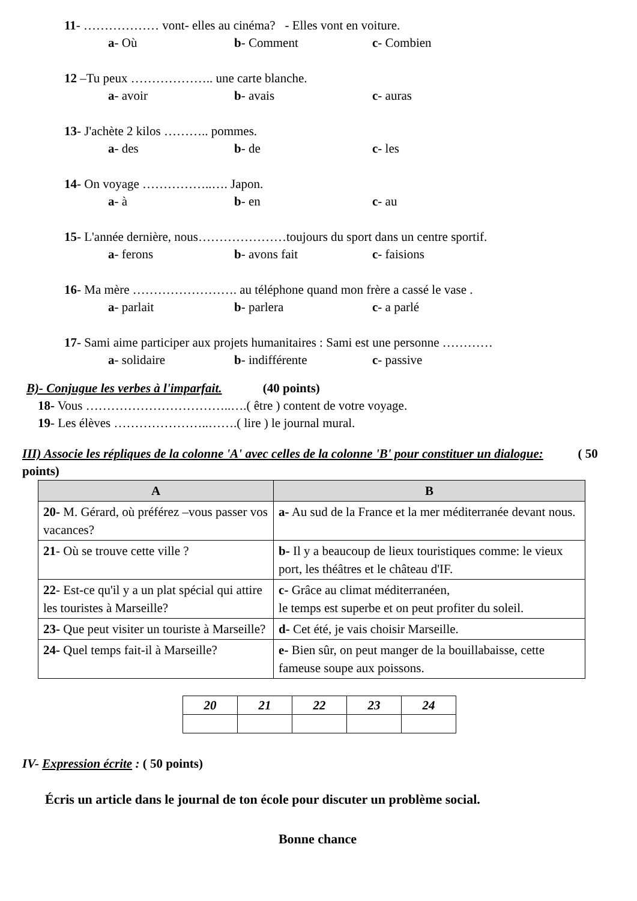11- ……………… vont- elles au cinéma? - Elles vont en voiture.
a- Où b- Comment c- Combien
12 –Tu peux ……………….. une carte blanche.
a- avoir b- avais c- auras
13- J'achète 2 kilos ……….. pommes.
a- des b- de c- les
14- On voyage ……………..…. Japon.
a- à b- en c- au
15- L'année dernière, nous…………………toujours du sport dans un centre sportif.
a- ferons b- avons fait c- faisions
16- Ma mère ……………………. au téléphone quand mon frère a cassé le vase .
a- parlait b- parlera c- a parlé
17- Sami aime participer aux projets humanitaires : Sami est une personne …………
a- solidaire b- indifférente c- passive
B)- Conjugue les verbes à l'imparfait. (40 points)
18- Vous ……………………………..….( être ) content de votre voyage.
19- Les élèves …………………..…….( lire ) le journal mural.
III) Associe les répliques de la colonne 'A' avec celles de la colonne 'B' pour constituer un dialogue: ( 50 points)
| A | B |
| --- | --- |
| 20- M. Gérard, où préférez –vous passer vos vacances? | a- Au sud de la France et la mer méditerranée devant nous. |
| 21 - Où se trouve cette ville ? | b- Il y a beaucoup de lieux touristiques comme: le vieux port, les théâtres et le château d'IF. |
| 22 - Est-ce qu'il y a un plat spécial qui attire les touristes à Marseille? | c- Grâce au climat méditerranéen, le temps est superbe et on peut profiter du soleil. |
| 23- Que peut visiter un touriste à Marseille? | d- Cet été, je vais choisir Marseille. |
| 24- Quel temps fait-il à Marseille? | e- Bien sûr, on peut manger de la bouillabaisse, cette fameuse soupe aux poissons. |
| 20 | 21 | 22 | 23 | 24 |
| --- | --- | --- | --- | --- |
IV- Expression écrite : ( 50 points)
Écris un article dans le journal de ton école pour discuter un problème social.
Bonne chance